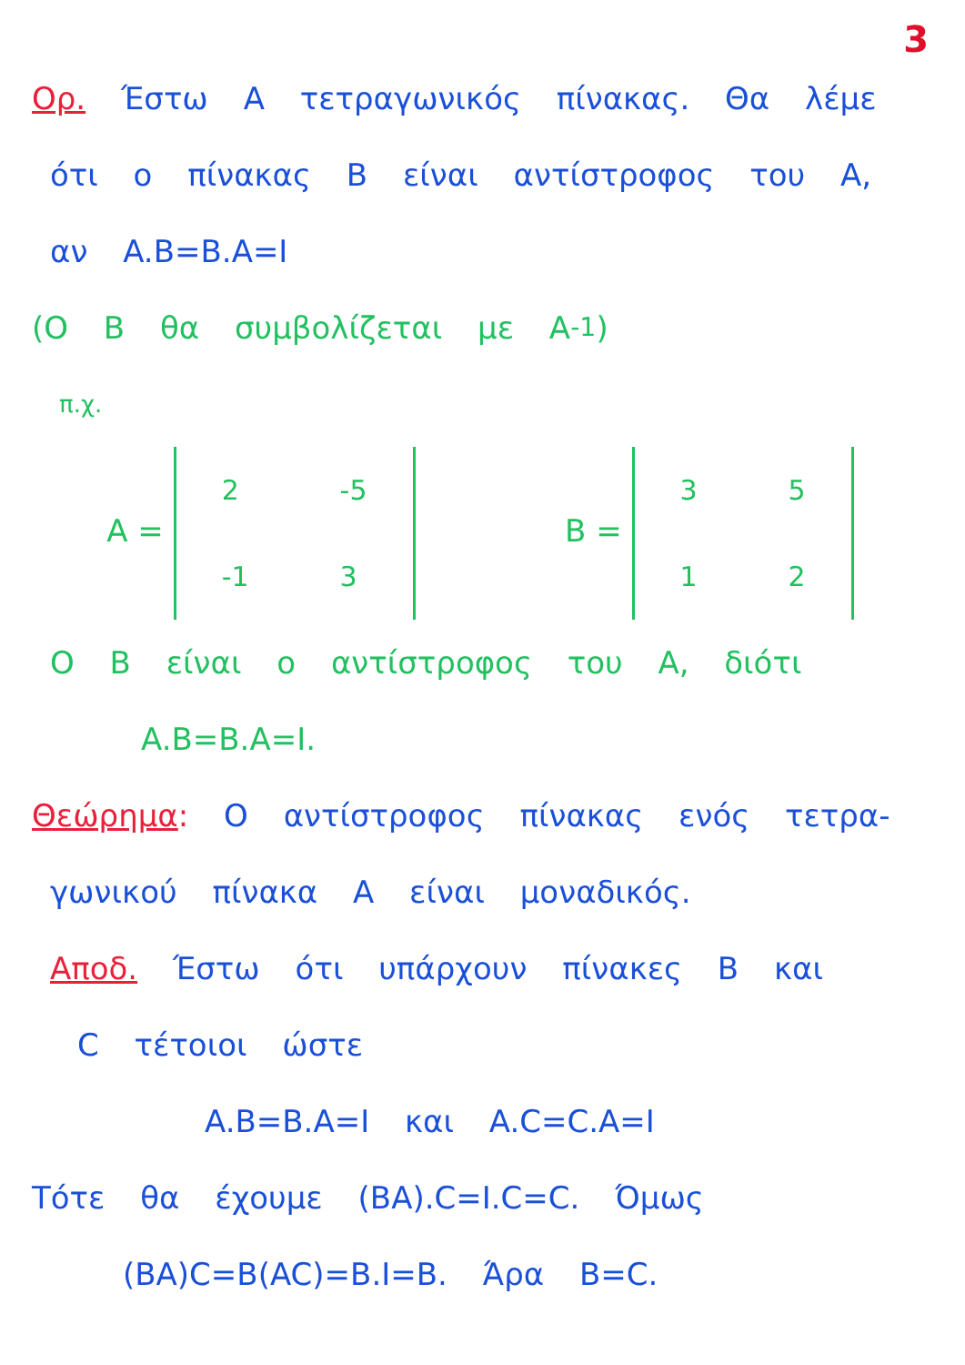3
Ορ. Έστω A τετραγωνικός πίνακας. Θα λέμε
ότι ο πίνακας B είναι αντίστροφος του A,
αν A.B=B.A=I
(Ο B θα συμβολίζεται με A<sup>-1</sup>)
π.χ.
A =
| 2 | -5 |
| -1 | 3 |
B =
| 3 | 5 |
| 1 | 2 |
Ο B είναι ο αντίστροφος του A, διότι
A.B=B.A=I.
Θεώρημα: Ο αντίστροφος πίνακας ενός τετρα-
γωνικού πίνακα A είναι μοναδικός.
Αποδ. Έστω ότι υπάρχουν πίνακες B και
C τέτοιοι ώστε
A.B=B.A=I και A.C=C.A=I
Τότε θα έχουμε (BA).C=I.C=C. Όμως
(BA)C=B(AC)=B.I=B. Άρα B=C.